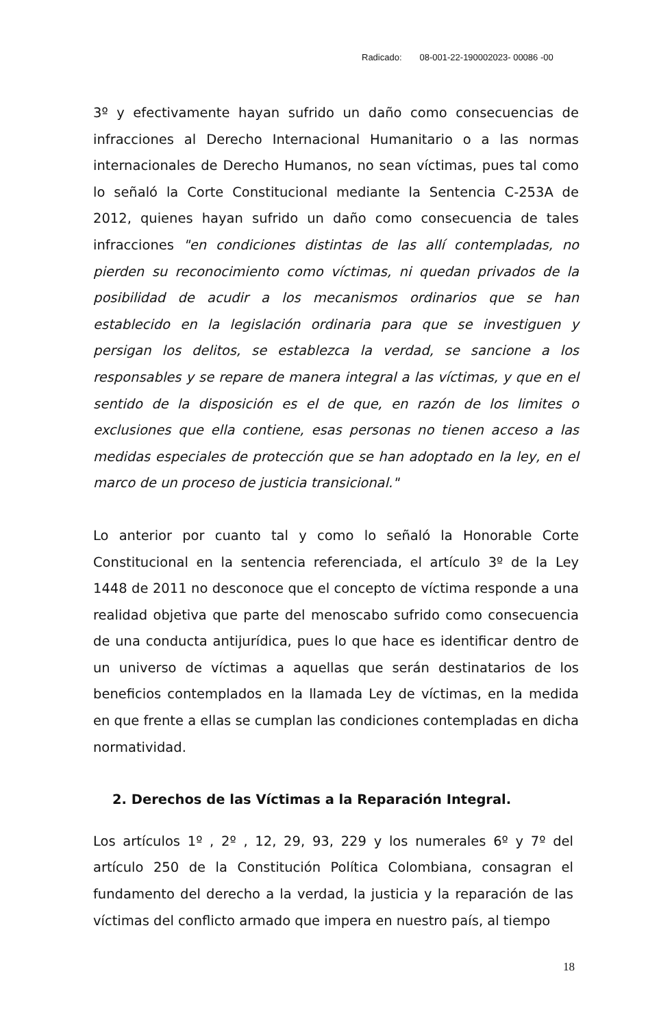Radicado: 08-001-22-190002023- 00086 -00
3º y efectivamente hayan sufrido un daño como consecuencias de infracciones al Derecho Internacional Humanitario o a las normas internacionales de Derecho Humanos, no sean víctimas, pues tal como lo señaló la Corte Constitucional mediante la Sentencia C-253A de 2012, quienes hayan sufrido un daño como consecuencia de tales infracciones "en condiciones distintas de las allí contempladas, no pierden su reconocimiento como víctimas, ni quedan privados de la posibilidad de acudir a los mecanismos ordinarios que se han establecido en la legislación ordinaria para que se investiguen y persigan los delitos, se establezca la verdad, se sancione a los responsables y se repare de manera integral a las víctimas, y que en el sentido de la disposición es el de que, en razón de los limites o exclusiones que ella contiene, esas personas no tienen acceso a las medidas especiales de protección que se han adoptado en la ley, en el marco de un proceso de justicia transicional."
Lo anterior por cuanto tal y como lo señaló la Honorable Corte Constitucional en la sentencia referenciada, el artículo 3º de la Ley 1448 de 2011 no desconoce que el concepto de víctima responde a una realidad objetiva que parte del menoscabo sufrido como consecuencia de una conducta antijurídica, pues lo que hace es identificar dentro de un universo de víctimas a aquellas que serán destinatarios de los beneficios contemplados en la llamada Ley de víctimas, en la medida en que frente a ellas se cumplan las condiciones contempladas en dicha normatividad.
2. Derechos de las Víctimas a la Reparación Integral.
Los artículos 1º , 2º , 12, 29, 93, 229 y los numerales 6º y 7º del artículo 250 de la Constitución Política Colombiana, consagran el fundamento del derecho a la verdad, la justicia y la reparación de las víctimas del conflicto armado que impera en nuestro país, al tiempo
18